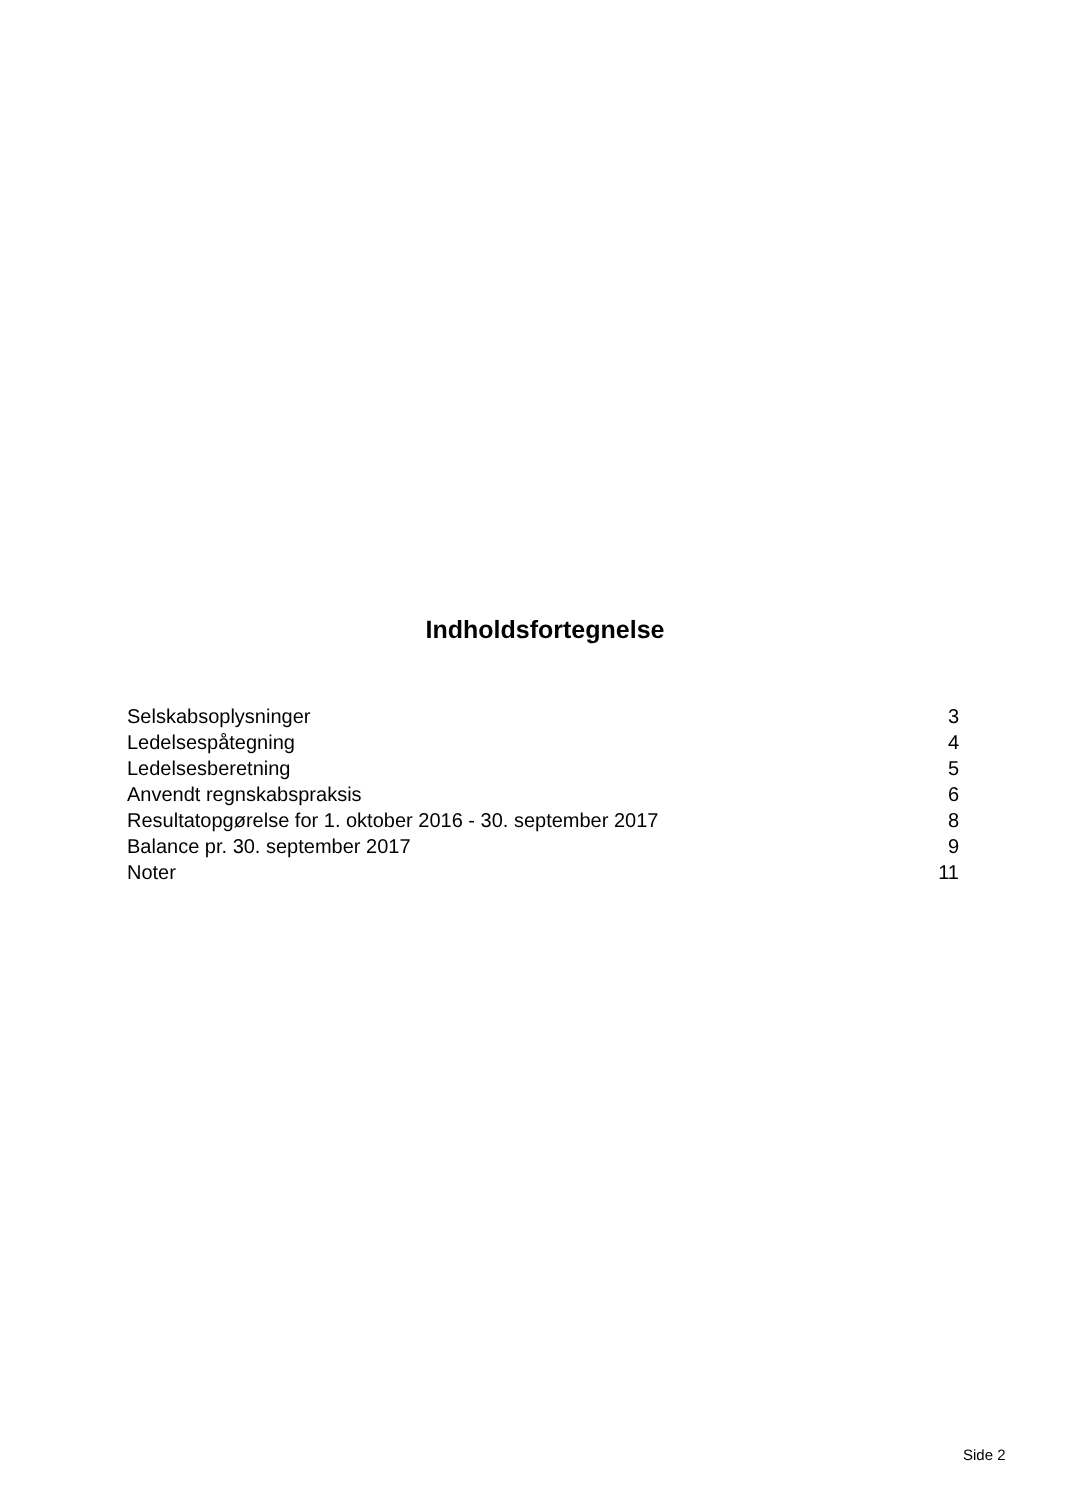Indholdsfortegnelse
| Selskabsoplysninger | 3 |
| Ledelsespåtegning | 4 |
| Ledelsesberetning | 5 |
| Anvendt regnskabspraksis | 6 |
| Resultatopgørelse for 1. oktober 2016 - 30. september 2017 | 8 |
| Balance pr. 30. september 2017 | 9 |
| Noter | 11 |
Side 2